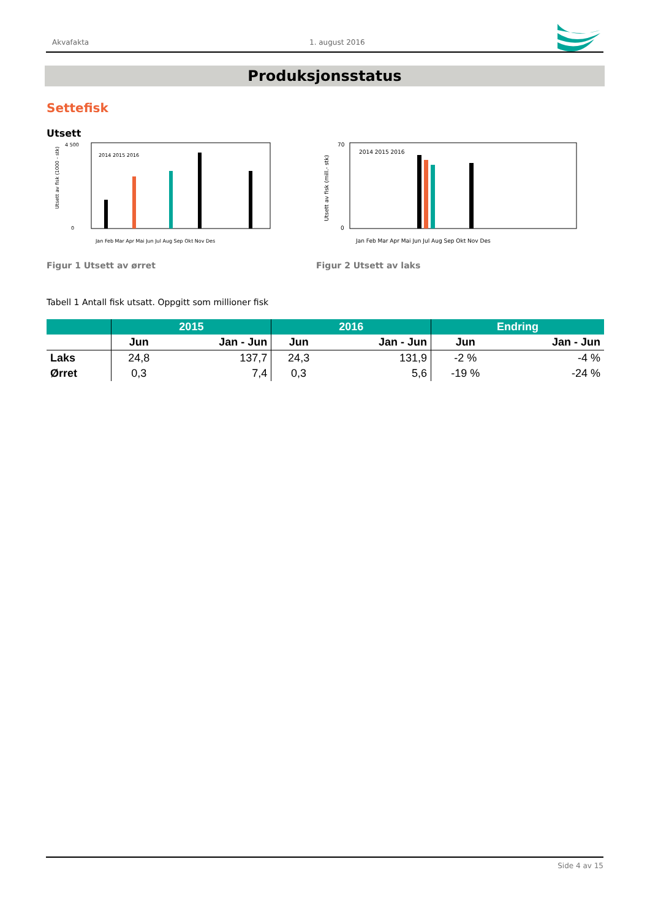Akvafakta 1. august 2016
Produksjonsstatus
Settefisk
Utsett
Utsett av fisk (1000 - stk)
0
4 500
2014 2015 2016
Jan Feb Mar Apr Mai Jun Jul Aug Sep Okt Nov Des
Figur 1 Utsett av ørret
Utsett av fisk (mill.- stk)
0
70
2014 2015 2016
Jan Feb Mar Apr Mai Jun Jul Aug Sep Okt Nov Des
Figur 2 Utsett av laks
Tabell 1 Antall fisk utsatt. Oppgitt som millioner fisk
| | 2015 | | 2016 | | Endring | |
| --- | --- | --- | --- | --- | --- | --- |
| | Jun | Jan - Jun | Jun | Jan - Jun | Jun | Jan - Jun |
| Laks | 24,8 | 137,7 | 24,3 | 131,9 | -2 % | -4 % |
| Ørret | 0,3 | 7,4 | 0,3 | 5,6 | -19 % | -24 % |
Side 4 av 15